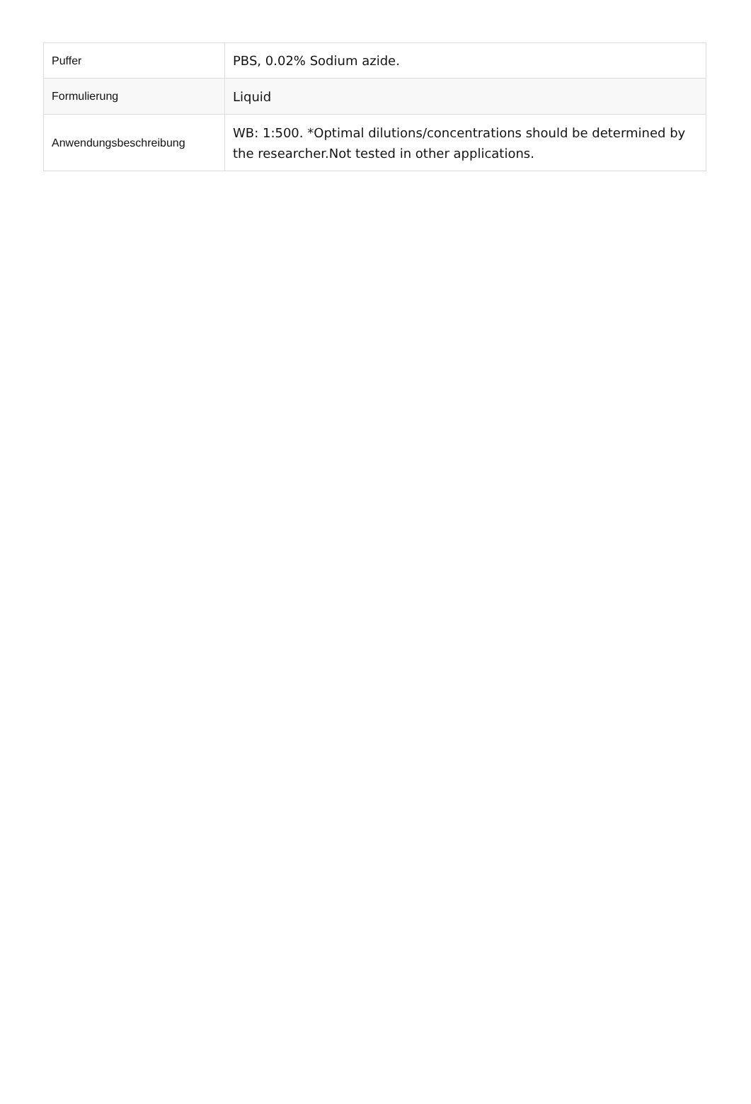| Puffer | PBS, 0.02% Sodium azide. |
| Formulierung | Liquid |
| Anwendungsbeschreibung | WB: 1:500. *Optimal dilutions/concentrations should be determined by the researcher.Not tested in other applications. |